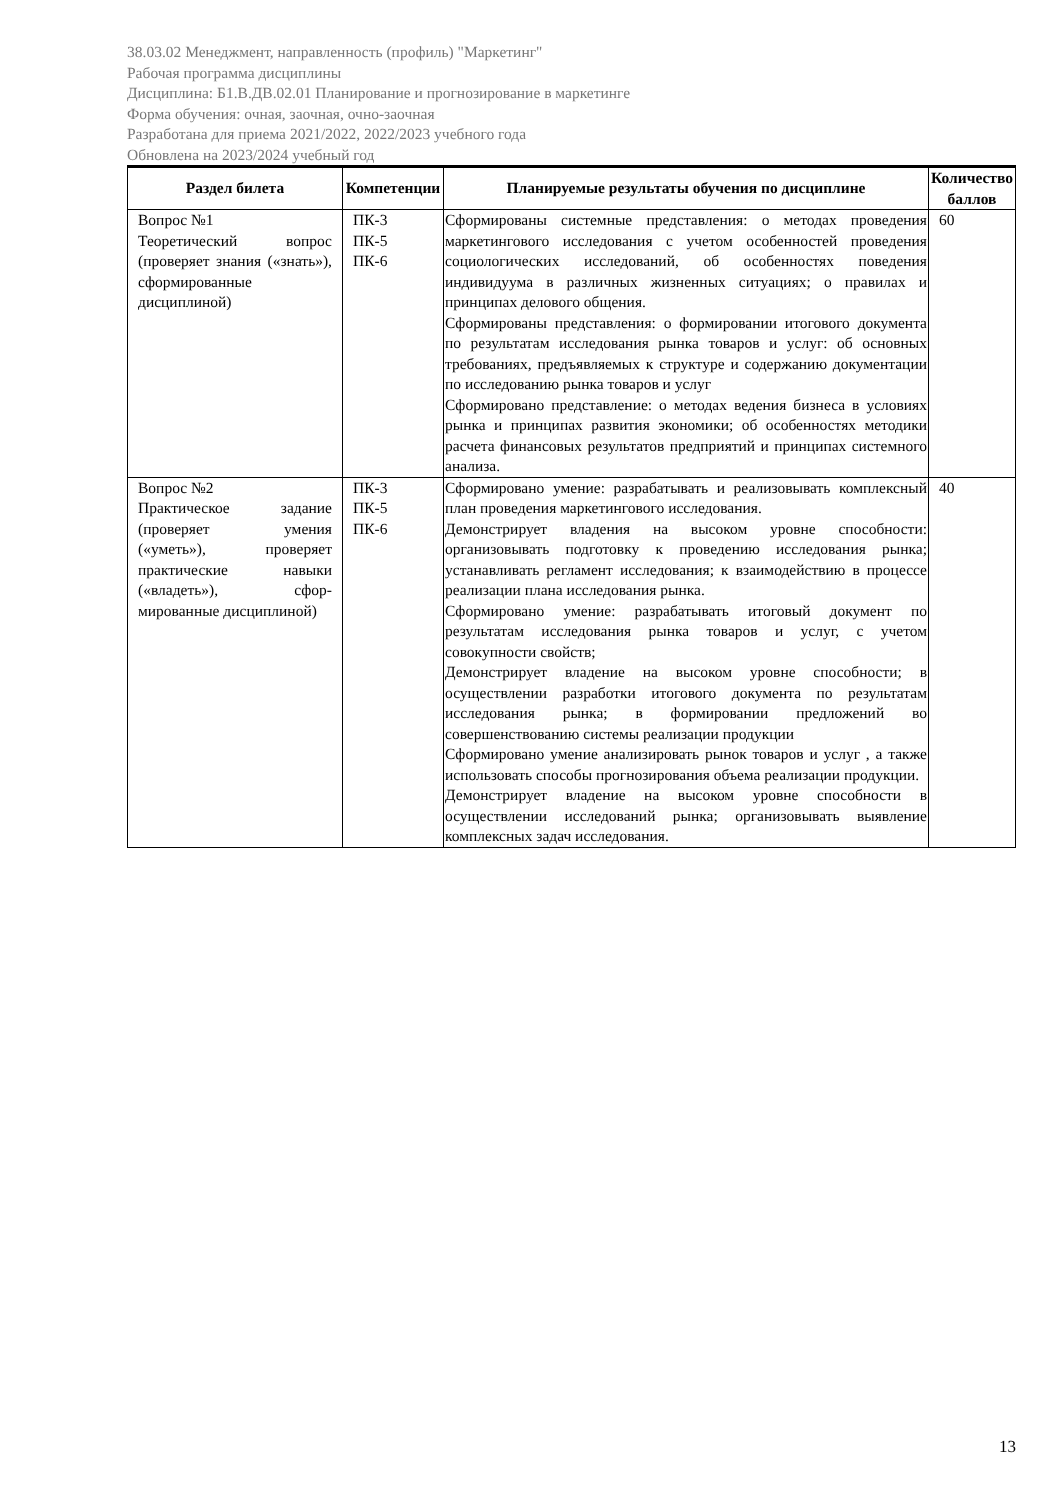38.03.02 Менеджмент, направленность (профиль) "Маркетинг"
Рабочая программа дисциплины
Дисциплина: Б1.В.ДВ.02.01 Планирование и прогнозирование в маркетинге
Форма обучения: очная, заочная, очно-заочная
Разработана для приема 2021/2022, 2022/2023 учебного года
Обновлена на 2023/2024 учебный год
| Раздел билета | Компетенции | Планируемые результаты обучения по дисциплине | Количество баллов |
| --- | --- | --- | --- |
| Вопрос №1 Теоретический вопрос (проверяет знания («знать»), сформированные дисциплиной) | ПК-3 ПК-5 ПК-6 | Сформированы системные представления: о методах проведения маркетингового исследования с учетом особенностей проведения социологических исследований, об особенностях поведения индивидуума в различных жизненных ситуациях; о правилах и принципах делового общения. Сформированы представления: о формировании итогового документа по результатам исследования рынка товаров и услуг: об основных требованиях, предъявляемых к структуре и содержанию документации по исследованию рынка товаров и услуг Сформировано представление: о методах ведения бизнеса в условиях рынка и принципах развития экономики; об особенностях методики расчета финансовых результатов предприятий и принципах системного анализа. | 60 |
| Вопрос №2 Практическое задание (проверяет умения («уметь»), проверяет практические навыки («владеть»), сфор-мированные дисциплиной) | ПК-3 ПК-5 ПК-6 | Сформировано умение: разрабатывать и реализовывать комплексный план проведения маркетингового исследования. Демонстрирует владения на высоком уровне способности: организовывать подготовку к проведению исследования рынка; устанавливать регламент исследования; к взаимодействию в процессе реализации плана исследования рынка. Сформировано умение: разрабатывать итоговый документ по результатам исследования рынка товаров и услуг, с учетом совокупности свойств; Демонстрирует владение на высоком уровне способности; в осуществлении разработки итогового документа по результатам исследования рынка; в формировании предложений во совершенствованию системы реализации продукции Сформировано умение анализировать рынок товаров и услуг , а также использовать способы прогнозирования объема реализации продукции. Демонстрирует владение на высоком уровне способности в осуществлении исследований рынка; организовывать выявление комплексных задач исследования. | 40 |
13